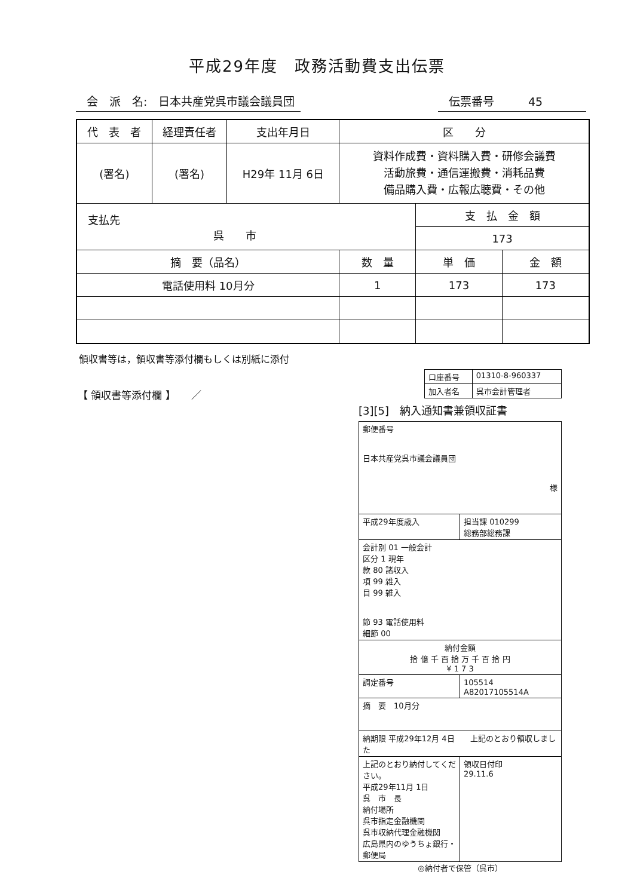平成29年度　政務活動費支出伝票
会　派　名:　日本共産党呉市議会議員団
伝票番号　　　45
| 代 表 者 | 経理責任者 | 支出年月日 | 区 分 | | |
| --- | --- | --- | --- | --- | --- |
| (署名) | (署名) | H29年 11月 6日 | 資料作成費・資料購入費・研修会議費 活動旅費・通信運搬費・消耗品費 備品購入費・広報広聴費・その他 | | |
| 支払先 呉 市 | | | | 支 払 金 額 | |
| | | | | 173 | |
| 摘 要（品名） | | | 数 量 | 単 価 | 金 額 |
| 電話使用料 10月分 | | | 1 | 173 | 173 |
領収書等は，領収書等添付欄もしくは別紙に添付
【 領収書等添付欄 】　　／
| 口座番号 | 01310-8-960337 |
| 加入者名 | 呉市会計管理者 |
[3][5]　納入通知書兼領収証書
| 郵便番号 日本共産党呉市議会議員団 様 | |
| 平成29年度歳入 | 担当課 010299 総務部総務課 |
| 会計別 01 一般会計 区分 1 現年 款 80 諸収入 項 99 雑入 目 99 雑入 節 93 電話使用料 細節 00 | |
| 納付金額 拾 億 千 百 拾 万 千 百 拾 円 ¥ 1 7 3 | |
| 調定番号 | 105514 A82017105514A |
| 摘 要 10月分 | |
| 納期限 平成29年12月 4日 上記のとおり領収しました | |
| 上記のとおり納付してください。 平成29年11月 1日 呉 市 長 納付場所 呉市指定金融機関 呉市収納代理金融機関 広島県内のゆうちょ銀行・郵便局 | 領収日付印 29.11.6 |
◎納付者で保管（呉市）